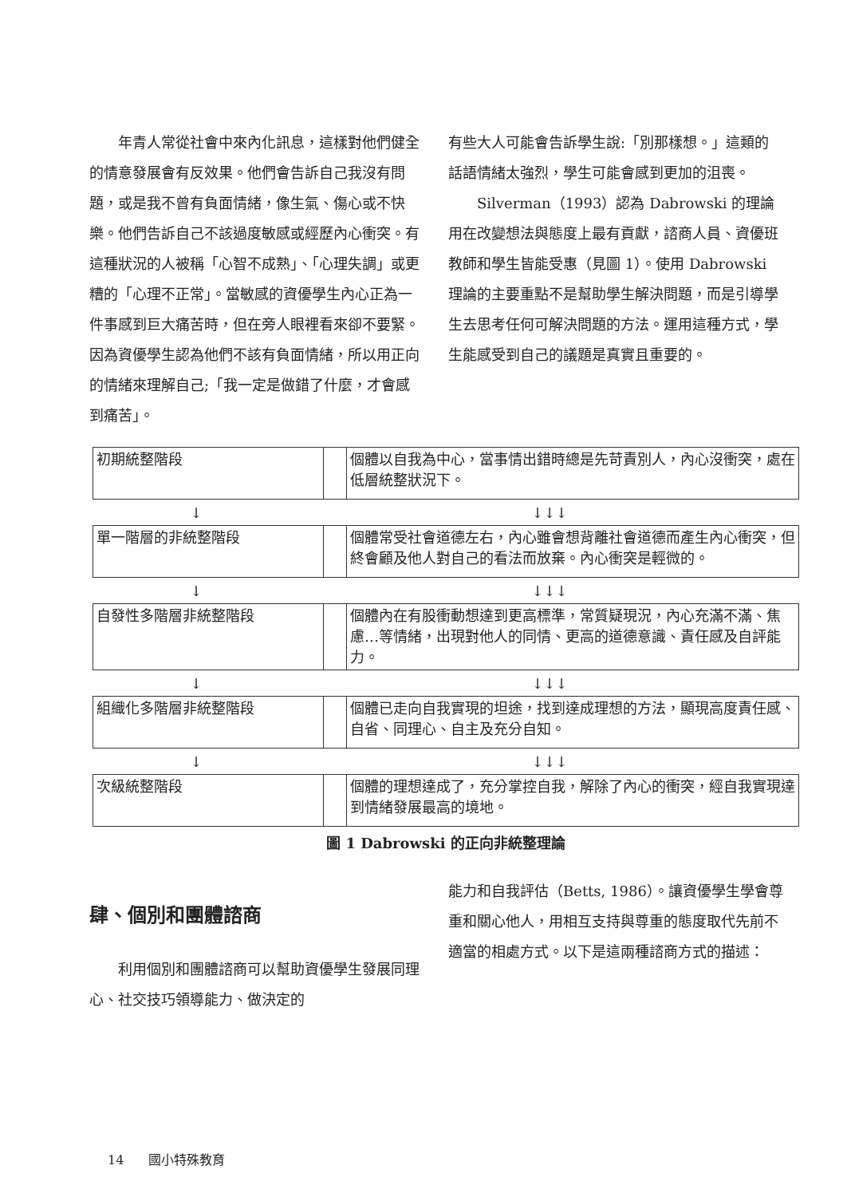年青人常從社會中來內化訊息，這樣對他們健全的情意發展會有反效果。他們會告訴自己我沒有問題，或是我不曾有負面情緒，像生氣、傷心或不快樂。他們告訴自己不該過度敏感或經歷內心衝突。有這種狀況的人被稱「心智不成熟」、「心理失調」或更糟的「心理不正常」。當敏感的資優學生內心正為一件事感到巨大痛苦時，但在旁人眼裡看來卻不要緊。因為資優學生認為他們不該有負面情緒，所以用正向的情緒來理解自己;「我一定是做錯了什麼，才會感到痛苦」。
有些大人可能會告訴學生說:「別那樣想。」這類的話語情緒太強烈，學生可能會感到更加的沮喪。
Silverman（1993）認為 Dabrowski 的理論用在改變想法與態度上最有貢獻，諮商人員、資優班教師和學生皆能受惠（見圖 1）。使用 Dabrowski 理論的主要重點不是幫助學生解決問題，而是引導學生去思考任何可解決問題的方法。運用這種方式，學生能感受到自己的議題是真實且重要的。
| 初期統整階段 | | 個體以自我為中心，當事情出錯時總是先苛責別人，內心沒衝突，處在低層統整狀況下。 |
↓ ↓↓↓
| 單一階層的非統整階段 | | 個體常受社會道德左右，內心雖會想背離社會道德而產生內心衝突，但終會顧及他人對自己的看法而放棄。內心衝突是輕微的。 |
↓ ↓↓↓
| 自發性多階層非統整階段 | | 個體內在有股衝動想達到更高標準，常質疑現況，內心充滿不滿、焦慮…等情緒，出現對他人的同情、更高的道德意識、責任感及自評能力。 |
↓ ↓↓↓
| 組織化多階層非統整階段 | | 個體已走向自我實現的坦途，找到達成理想的方法，顯現高度責任感、自省、同理心、自主及充分自知。 |
↓ ↓↓↓
| 次級統整階段 | | 個體的理想達成了，充分掌控自我，解除了內心的衝突，經自我實現達到情緒發展最高的境地。 |
圖 1 Dabrowski 的正向非統整理論
肆、個別和團體諮商
利用個別和團體諮商可以幫助資優學生發展同理心、社交技巧領導能力、做決定的
能力和自我評估（Betts, 1986）。讓資優學生學會尊重和關心他人，用相互支持與尊重的態度取代先前不適當的相處方式。以下是這兩種諮商方式的描述：
14 國小特殊教育